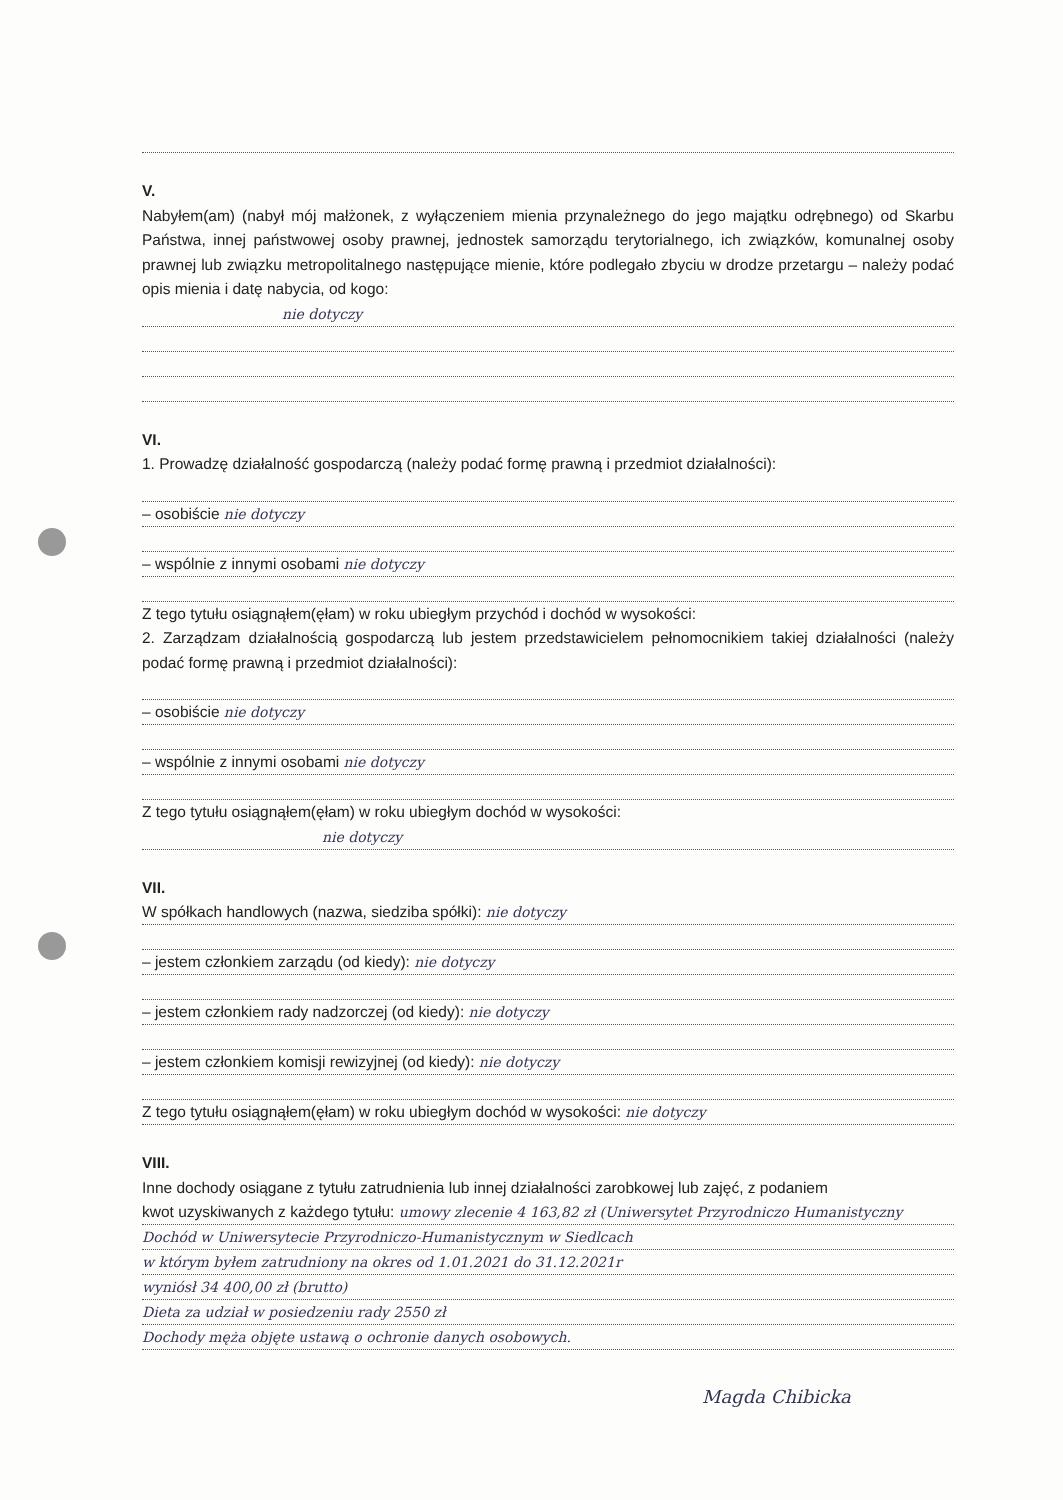V.
Nabyłem(am) (nabył mój małżonek, z wyłączeniem mienia przynależnego do jego majątku odrębnego) od Skarbu Państwa, innej państwowej osoby prawnej, jednostek samorządu terytorialnego, ich związków, komunalnej osoby prawnej lub związku metropolitalnego następujące mienie, które podlegało zbyciu w drodze przetargu – należy podać opis mienia i datę nabycia, od kogo:
nie dotyczy
VI.
1. Prowadzę działalność gospodarczą (należy podać formę prawną i przedmiot działalności):
– osobiście nie dotyczy
– wspólnie z innymi osobami nie dotyczy
Z tego tytułu osiągnąłem(ęłam) w roku ubiegłym przychód i dochód w wysokości:
2. Zarządzam działalnością gospodarczą lub jestem przedstawicielem pełnomocnikiem takiej działalności (należy podać formę prawną i przedmiot działalności):
– osobiście nie dotyczy
– wspólnie z innymi osobami nie dotyczy
Z tego tytułu osiągnąłem(ęłam) w roku ubiegłym dochód w wysokości:
nie dotyczy
VII.
W spółkach handlowych (nazwa, siedziba spółki): nie dotyczy
– jestem członkiem zarządu (od kiedy): nie dotyczy
– jestem członkiem rady nadzorczej (od kiedy): nie dotyczy
– jestem członkiem komisji rewizyjnej (od kiedy): nie dotyczy
Z tego tytułu osiągnąłem(ęłam) w roku ubiegłym dochód w wysokości: nie dotyczy
VIII.
Inne dochody osiągane z tytułu zatrudnienia lub innej działalności zarobkowej lub zajęć, z podaniem
kwot uzyskiwanych z każdego tytułu: umowy zlecenie 4 163,82 zł (Uniwersytet Przyrodniczo Humanistyczny
Dochód w Uniwersytecie Przyrodniczo-Humanistycznym w Siedlcach
w którym byłem zatrudniony na okres od 1.01.2021 do 31.12.2021r
wyniósł 34 400,00 zł (brutto)
Dieta za udział w posiedzeniu rady 2550 zł
Dochody męża objęte ustawą o ochronie danych osobowych.
Magda Chibicka